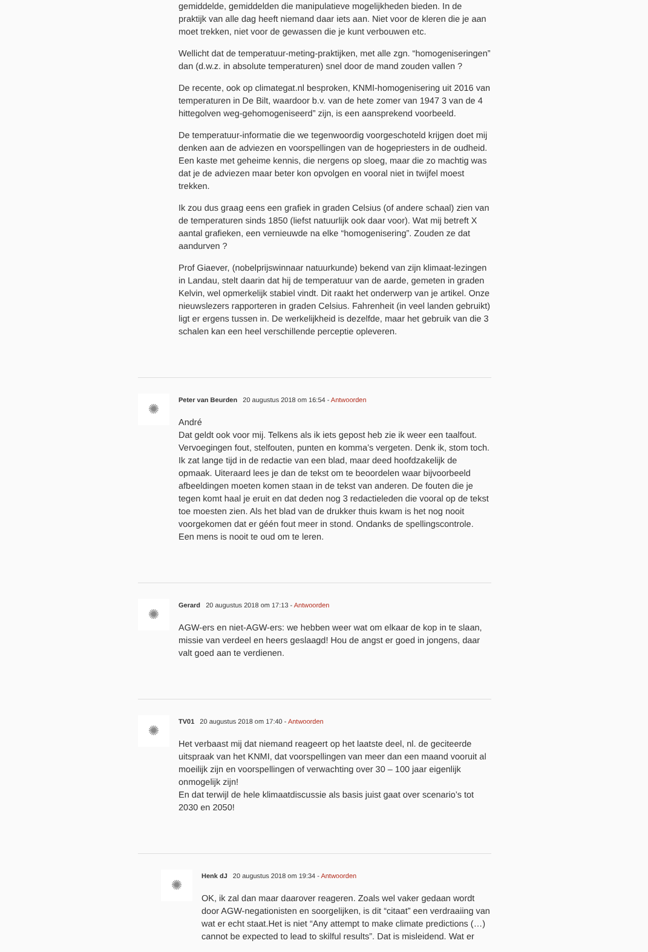gemiddelde, gemiddelden die manipulatieve mogelijkheden bieden. In de praktijk van alle dag heeft niemand daar iets aan. Niet voor de kleren die je aan moet trekken, niet voor de gewassen die je kunt verbouwen etc.
Wellicht dat de temperatuur-meting-praktijken, met alle zgn. “homogeniseringen” dan (d.w.z. in absolute temperaturen) snel door de mand zouden vallen ?
De recente, ook op climategat.nl besproken, KNMI-homogenisering uit 2016 van temperaturen in De Bilt, waardoor b.v. van de hete zomer van 1947 3 van de 4 hittegolven weg-gehomogeniseerd” zijn, is een aansprekend voorbeeld.
De temperatuur-informatie die we tegenwoordig voorgeschoteld krijgen doet mij denken aan de adviezen en voorspellingen van de hogepriesters in de oudheid. Een kaste met geheime kennis, die nergens op sloeg, maar die zo machtig was dat je de adviezen maar beter kon opvolgen en vooral niet in twijfel moest trekken.
Ik zou dus graag eens een grafiek in graden Celsius (of andere schaal) zien van de temperaturen sinds 1850 (liefst natuurlijk ook daar voor). Wat mij betreft X aantal grafieken, een vernieuwde na elke “homogenisering”. Zouden ze dat aandurven ?
Prof Giaever, (nobelprijswinnaar natuurkunde) bekend van zijn klimaat-lezingen in Landau, stelt daarin dat hij de temperatuur van de aarde, gemeten in graden Kelvin, wel opmerkelijk stabiel vindt. Dit raakt het onderwerp van je artikel. Onze nieuwslezers rapporteren in graden Celsius. Fahrenheit (in veel landen gebruikt) ligt er ergens tussen in. De werkelijkheid is dezelfde, maar het gebruik van die 3 schalen kan een heel verschillende perceptie opleveren.
✺
Peter van Beurden 20 augustus 2018 om 16:54 - Antwoorden
André
Dat geldt ook voor mij. Telkens als ik iets gepost heb zie ik weer een taalfout. Vervoegingen fout, stelfouten, punten en komma’s vergeten. Denk ik, stom toch. Ik zat lange tijd in de redactie van een blad, maar deed hoofdzakelijk de opmaak. Uiteraard lees je dan de tekst om te beoordelen waar bijvoorbeeld afbeeldingen moeten komen staan in de tekst van anderen. De fouten die je tegen komt haal je eruit en dat deden nog 3 redactieleden die vooral op de tekst toe moesten zien. Als het blad van de drukker thuis kwam is het nog nooit voorgekomen dat er géén fout meer in stond. Ondanks de spellingscontrole.
Een mens is nooit te oud om te leren.
✺
Gerard 20 augustus 2018 om 17:13 - Antwoorden
AGW-ers en niet-AGW-ers: we hebben weer wat om elkaar de kop in te slaan, missie van verdeel en heers geslaagd! Hou de angst er goed in jongens, daar valt goed aan te verdienen.
✺
TV01 20 augustus 2018 om 17:40 - Antwoorden
Het verbaast mij dat niemand reageert op het laatste deel, nl. de geciteerde uitspraak van het KNMI, dat voorspellingen van meer dan een maand vooruit al moeilijk zijn en voorspellingen of verwachting over 30 – 100 jaar eigenlijk onmogelijk zijn!
En dat terwijl de hele klimaatdiscussie als basis juist gaat over scenario’s tot 2030 en 2050!
✺
Henk dJ 20 augustus 2018 om 19:34 - Antwoorden
OK, ik zal dan maar daarover reageren. Zoals wel vaker gedaan wordt door AGW-negationisten en soorgelijken, is dit “citaat” een verdraaiing van wat er echt staat.Het is niet “Any attempt to make climate predictions (…) cannot be expected to lead to skilful results”. Dat is misleidend. Wat er